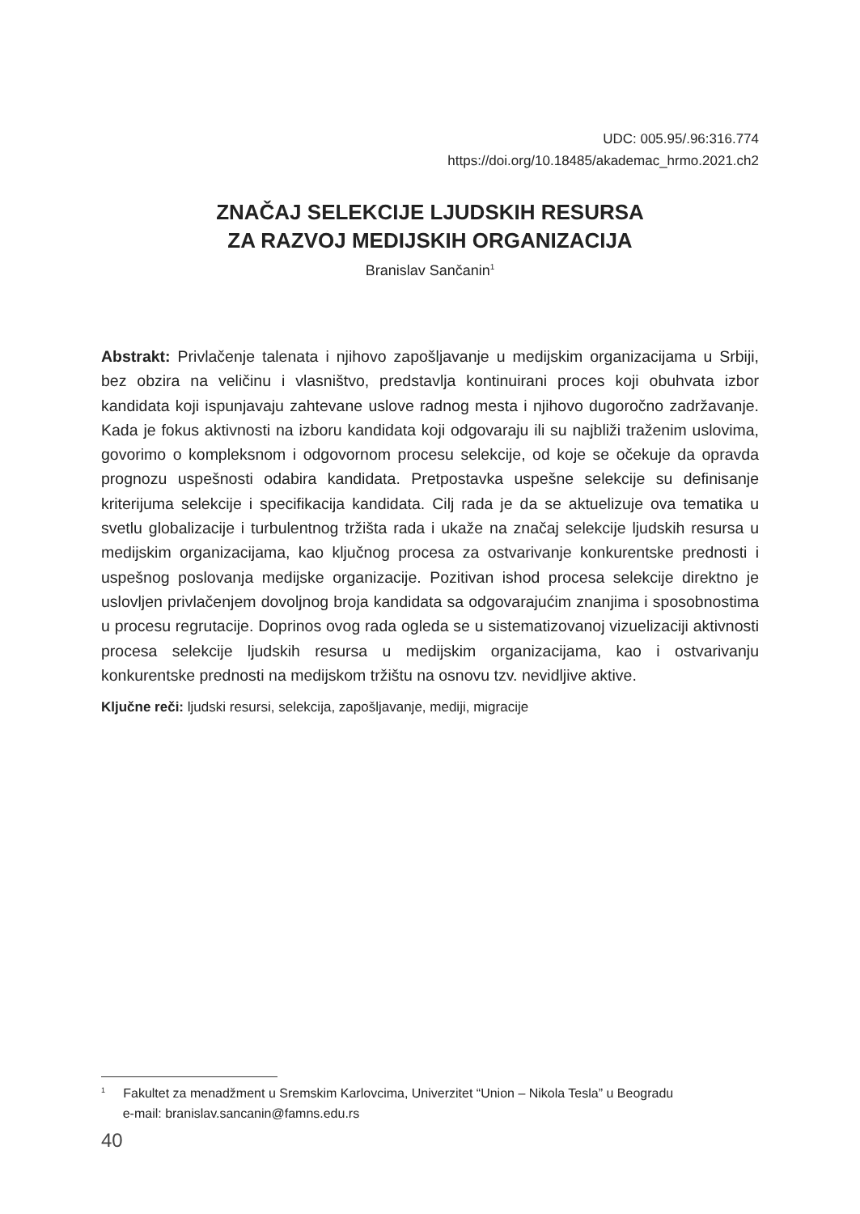UDC: 005.95/.96:316.774
https://doi.org/10.18485/akademac_hrmo.2021.ch2
ZNAČAJ SELEKCIJE LJUDSKIH RESURSA
ZA RAZVOJ MEDIJSKIH ORGANIZACIJA
Branislav Sančanin<sup>1</sup>
Abstrakt: Privlačenje talenata i njihovo zapošljavanje u medijskim organizacijama u Srbiji, bez obzira na veličinu i vlasništvo, predstavlja kontinuirani proces koji obuhvata izbor kandidata koji ispunjavaju zahtevane uslove radnog mesta i njihovo dugoročno zadržavanje. Kada je fokus aktivnosti na izboru kandidata koji odgovaraju ili su najbliži traženim uslovima, govorimo o kompleksnom i odgovornom procesu selekcije, od koje se očekuje da opravda prognozu uspešnosti odabira kandidata. Pretpostavka uspešne selekcije su definisanje kriterijuma selekcije i specifikacija kandidata. Cilj rada je da se aktuelizuje ova tematika u svetlu globalizacije i turbulentnog tržišta rada i ukaže na značaj selekcije ljudskih resursa u medijskim organizacijama, kao ključnog procesa za ostvarivanje konkurentske prednosti i uspešnog poslovanja medijske organizacije. Pozitivan ishod procesa selekcije direktno je uslovljen privlačenjem dovoljnog broja kandidata sa odgovarajućim znanjima i sposobnostima u procesu regrutacije. Doprinos ovog rada ogleda se u sistematizovanoj vizuelizaciji aktivnosti procesa selekcije ljudskih resursa u medijskim organizacijama, kao i ostvarivanju konkurentske prednosti na medijskom tržištu na osnovu tzv. nevidljive aktive.
Ključne reči: ljudski resursi, selekcija, zapošljavanje, mediji, migracije
<sup>1</sup> Fakultet za menadžment u Sremskim Karlovcima, Univerzitet “Union – Nikola Tesla” u Beogradu
e-mail: branislav.sancanin@famns.edu.rs
40